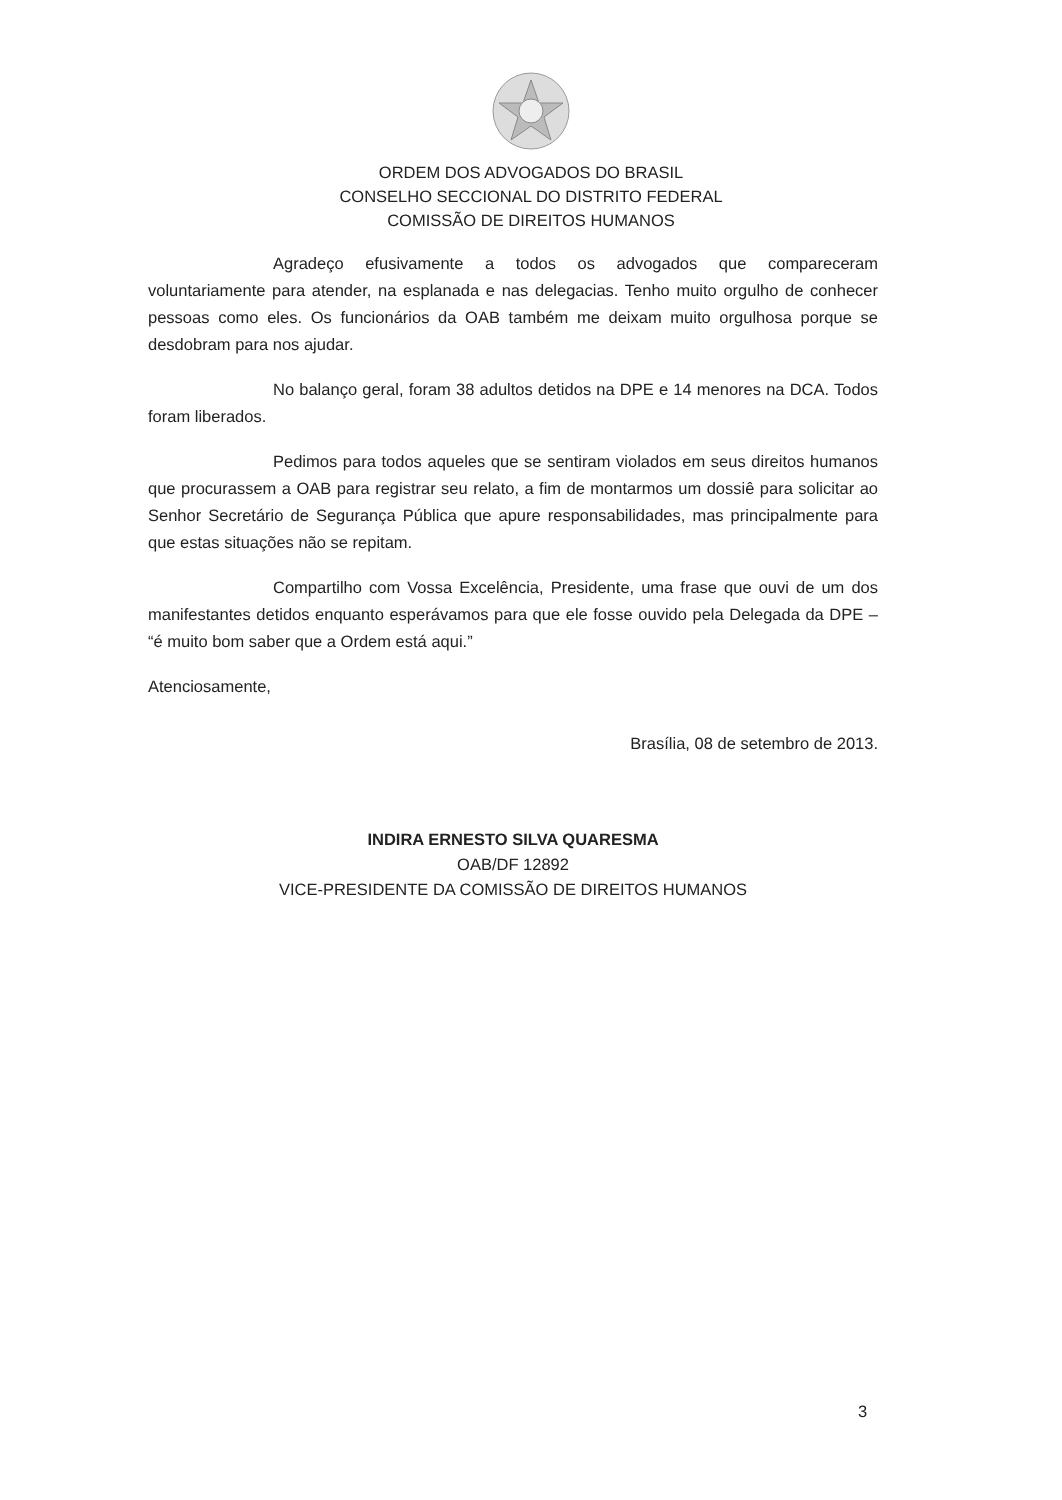ORDEM DOS ADVOGADOS DO BRASIL
CONSELHO SECCIONAL DO DISTRITO FEDERAL
COMISSÃO DE DIREITOS HUMANOS
Agradeço efusivamente a todos os advogados que compareceram voluntariamente para atender, na esplanada e nas delegacias. Tenho muito orgulho de conhecer pessoas como eles. Os funcionários da OAB também me deixam muito orgulhosa porque se desdobram para nos ajudar.
No balanço geral, foram 38 adultos detidos na DPE e 14 menores na DCA. Todos foram liberados.
Pedimos para todos aqueles que se sentiram violados em seus direitos humanos que procurassem a OAB para registrar seu relato, a fim de montarmos um dossiê para solicitar ao Senhor Secretário de Segurança Pública que apure responsabilidades, mas principalmente para que estas situações não se repitam.
Compartilho com Vossa Excelência, Presidente, uma frase que ouvi de um dos manifestantes detidos enquanto esperávamos para que ele fosse ouvido pela Delegada da DPE – “é muito bom saber que a Ordem está aqui.”
Atenciosamente,
Brasília, 08 de setembro de 2013.
INDIRA ERNESTO SILVA QUARESMA
OAB/DF 12892
VICE-PRESIDENTE DA COMISSÃO DE DIREITOS HUMANOS
3